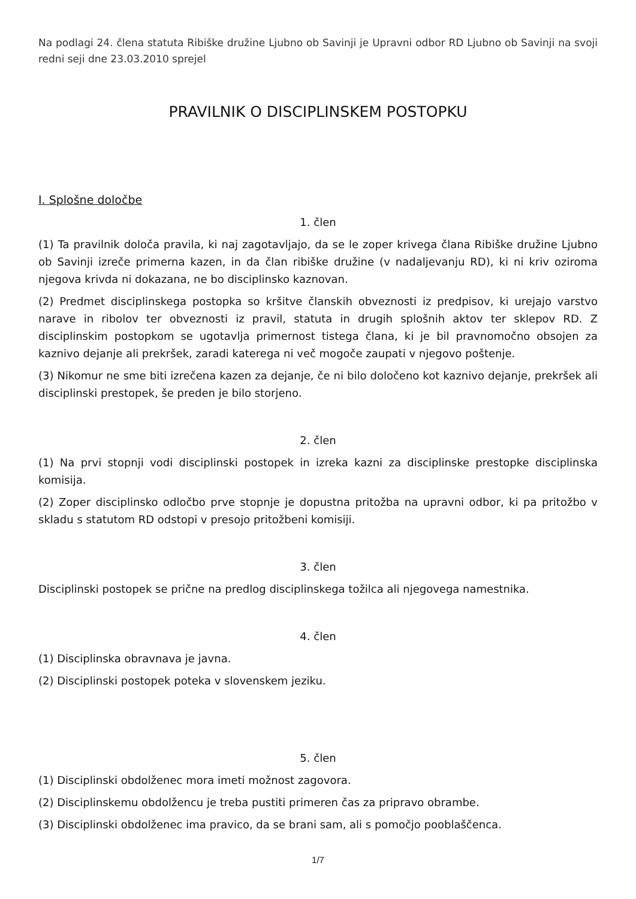Na podlagi 24. člena statuta Ribiške družine Ljubno ob Savinji je Upravni odbor RD Ljubno ob Savinji na svoji redni seji dne 23.03.2010 sprejel
PRAVILNIK O DISCIPLINSKEM POSTOPKU
I. Splošne določbe
1. člen
(1) Ta pravilnik določa pravila, ki naj zagotavljajo, da se le zoper krivega člana Ribiške družine Ljubno ob Savinji izreče primerna kazen, in da član ribiške družine (v nadaljevanju RD), ki ni kriv oziroma njegova krivda ni dokazana, ne bo disciplinsko kaznovan.
(2) Predmet disciplinskega postopka so kršitve članskih obveznosti iz predpisov, ki urejajo varstvo narave in ribolov ter obveznosti iz pravil, statuta in drugih splošnih aktov ter sklepov RD. Z disciplinskim postopkom se ugotavlja primernost tistega člana, ki je bil pravnomočno obsojen za kaznivo dejanje ali prekršek, zaradi katerega ni več mogoče zaupati v njegovo poštenje.
(3) Nikomur ne sme biti izrečena kazen za dejanje, če ni bilo določeno kot kaznivo dejanje, prekršek ali disciplinski prestopek, še preden je bilo storjeno.
2. člen
(1) Na prvi stopnji vodi disciplinski postopek in izreka kazni za disciplinske prestopke disciplinska komisija.
(2) Zoper disciplinsko odločbo prve stopnje je dopustna pritožba na upravni odbor, ki pa pritožbo v skladu s statutom RD odstopi v presojo pritožbeni komisiji.
3. člen
Disciplinski postopek se prične na predlog disciplinskega tožilca ali njegovega namestnika.
4. člen
(1) Disciplinska obravnava je javna.
(2) Disciplinski postopek poteka v slovenskem jeziku.
5. člen
(1) Disciplinski obdolženec mora imeti možnost zagovora.
(2) Disciplinskemu obdolžencu je treba pustiti primeren čas za pripravo obrambe.
(3) Disciplinski obdolženec ima pravico, da se brani sam, ali s pomočjo pooblaščenca.
1/7